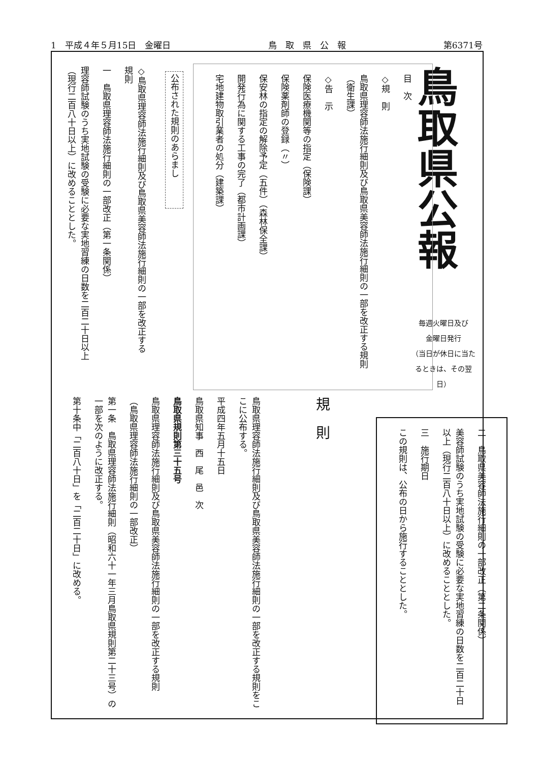1　平成４年５月15日　金曜日 鳥　取　県　公　報 第6371号
鳥取県公報
毎週火曜日及び
金曜日発行
（当日が休日に当たるときは、その翌日）
目　次
◇規　則
鳥取県理容師法施行細則及び鳥取県美容師法施行細則の一部を改正する規則（衛生課）
◇告　示
保険医療機関等の指定（保険課）
保険薬剤師の登録（〃）
保安林の指定の解除予定（五件）（森林保全課）
開発行為に関する工事の完了（都市計画課）
宅地建物取引業者の処分（建築課）
公布された規則のあらまし
◇鳥取県理容師法施行細則及び鳥取県美容師法施行細則の一部を改正する規則
一　鳥取県理容師法施行細則の一部改正（第一条関係）
理容師試験のうち実地試験の受験に必要な実地習練の日数を二百二十日以上（現行二百八十日以上）に改めることとした。
二　鳥取県美容師法施行細則の一部改正（第二条関係）
美容師試験のうち実地試験の受験に必要な実地習練の日数を二百二十日以上（現行二百八十日以上）に改めることとした。
三　施行期日
この規則は、公布の日から施行することとした。
規　則
鳥取県理容師法施行細則及び鳥取県美容師法施行細則の一部を改正する規則をここに公布する。
平成四年五月十五日
鳥取県知事　西　尾　邑　次
鳥取県規則第三十五号
鳥取県理容師法施行細則及び鳥取県美容師法施行細則の一部を改正する規則
（鳥取県理容師法施行細則の一部改正）
第一条　鳥取県理容師法施行細則（昭和六十一年三月鳥取県規則第二十三号）の一部を次のように改正する。
第十条中「二百八十日」を「二百二十日」に改める。